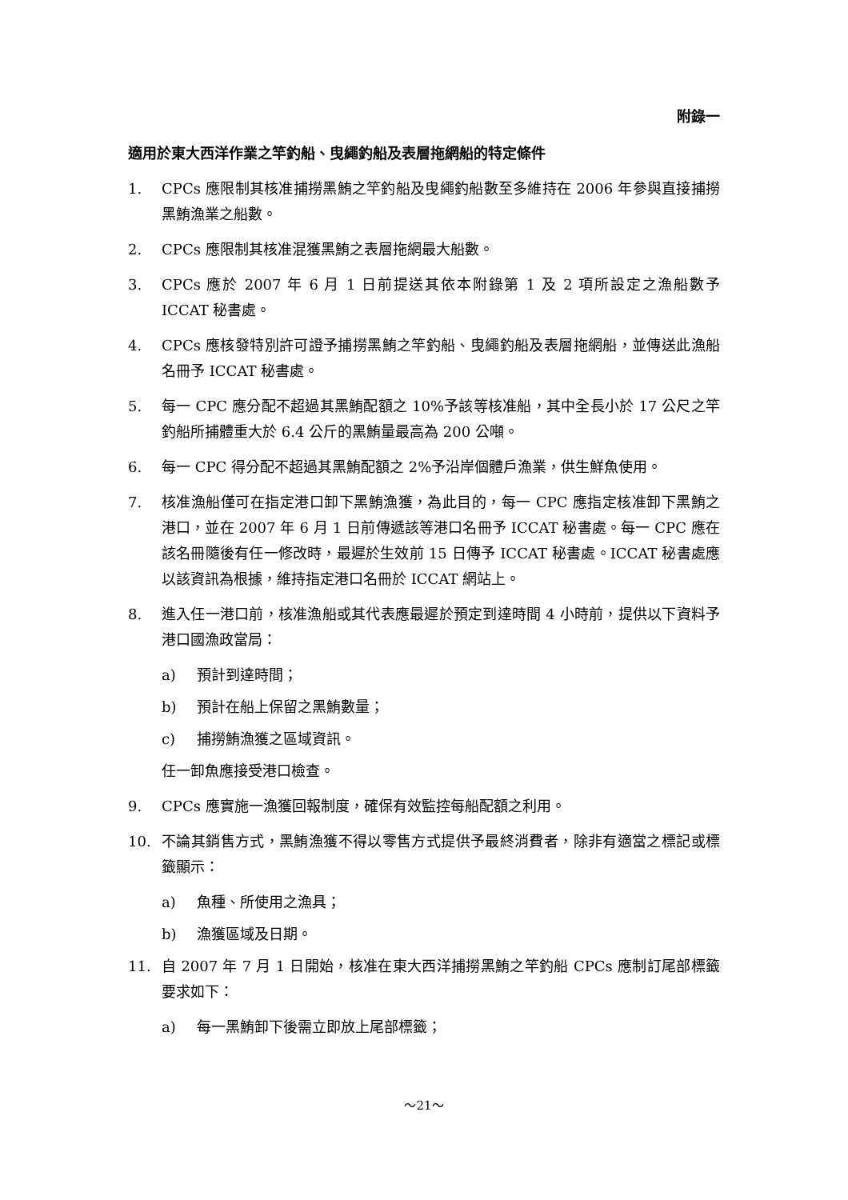附錄一
適用於東大西洋作業之竿釣船、曳繩釣船及表層拖網船的特定條件
1. CPCs 應限制其核准捕撈黑鮪之竿釣船及曳繩釣船數至多維持在 2006 年參與直接捕撈黑鮪漁業之船數。
2. CPCs 應限制其核准混獲黑鮪之表層拖網最大船數。
3. CPCs 應於 2007 年 6 月 1 日前提送其依本附錄第 1 及 2 項所設定之漁船數予 ICCAT 秘書處。
4. CPCs 應核發特別許可證予捕撈黑鮪之竿釣船、曳繩釣船及表層拖網船，並傳送此漁船名冊予 ICCAT 秘書處。
5. 每一 CPC 應分配不超過其黑鮪配額之 10%予該等核准船，其中全長小於 17 公尺之竿釣船所捕體重大於 6.4 公斤的黑鮪量最高為 200 公噸。
6. 每一 CPC 得分配不超過其黑鮪配額之 2%予沿岸個體戶漁業，供生鮮魚使用。
7. 核准漁船僅可在指定港口卸下黑鮪漁獲，為此目的，每一 CPC 應指定核准卸下黑鮪之港口，並在 2007 年 6 月 1 日前傳遞該等港口名冊予 ICCAT 秘書處。每一 CPC 應在該名冊隨後有任一修改時，最遲於生效前 15 日傳予 ICCAT 秘書處。ICCAT 秘書處應以該資訊為根據，維持指定港口名冊於 ICCAT 網站上。
8. 進入任一港口前，核准漁船或其代表應最遲於預定到達時間 4 小時前，提供以下資料予港口國漁政當局：
a) 預計到達時間；
b) 預計在船上保留之黑鮪數量；
c) 捕撈鮪漁獲之區域資訊。
任一卸魚應接受港口檢查。
9. CPCs 應實施一漁獲回報制度，確保有效監控每船配額之利用。
10. 不論其銷售方式，黑鮪漁獲不得以零售方式提供予最終消費者，除非有適當之標記或標籤顯示：
a) 魚種、所使用之漁具；
b) 漁獲區域及日期。
11. 自 2007 年 7 月 1 日開始，核准在東大西洋捕撈黑鮪之竿釣船 CPCs 應制訂尾部標籤要求如下：
a) 每一黑鮪卸下後需立即放上尾部標籤；
～21～